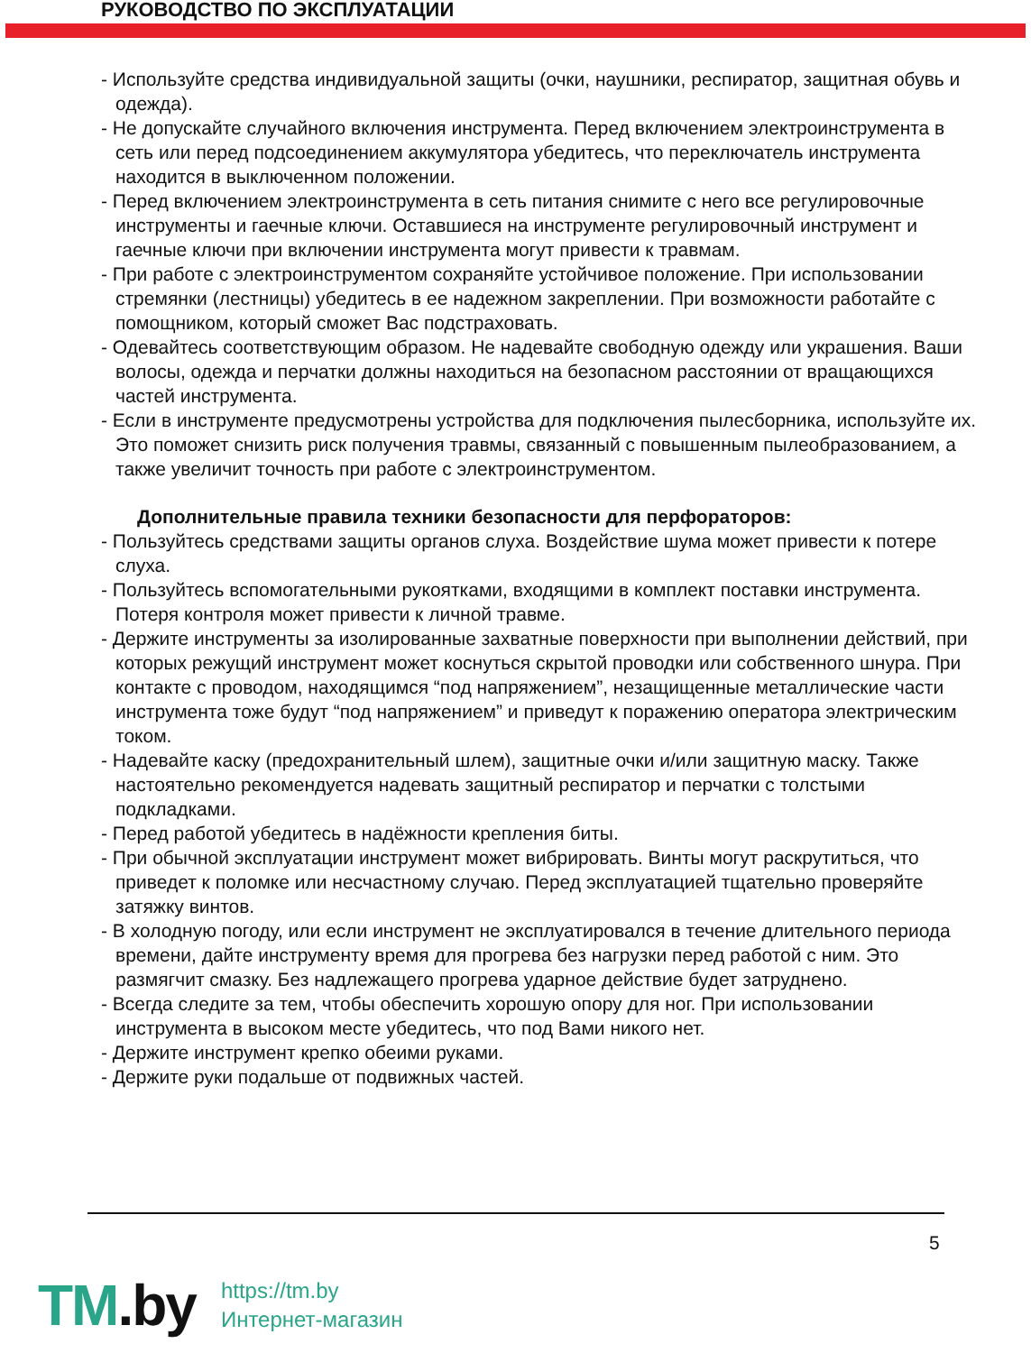РУКОВОДСТВО ПО ЭКСПЛУАТАЦИИ
- Используйте средства индивидуальной защиты (очки, наушники, респиратор, защитная обувь и одежда).
- Не допускайте случайного включения инструмента. Перед включением электроинструмента в сеть или перед подсоединением аккумулятора убедитесь, что переключатель инструмента находится в выключенном положении.
- Перед включением электроинструмента в сеть питания снимите с него все регулировочные инструменты и гаечные ключи. Оставшиеся на инструменте регулировочный инструмент и гаечные ключи при включении инструмента могут привести к травмам.
- При работе с электроинструментом сохраняйте устойчивое положение. При использовании стремянки (лестницы) убедитесь в ее надежном закреплении. При возможности работайте с помощником, который сможет Вас подстраховать.
- Одевайтесь соответствующим образом. Не надевайте свободную одежду или украшения. Ваши волосы, одежда и перчатки должны находиться на безопасном расстоянии от вращающихся частей инструмента.
- Если в инструменте предусмотрены устройства для подключения пылесборника, используйте их. Это поможет снизить риск получения травмы, связанный с повышенным пылеобразованием, а также увеличит точность при работе с электроинструментом.
Дополнительные правила техники безопасности для перфораторов:
- Пользуйтесь средствами защиты органов слуха. Воздействие шума может привести к потере слуха.
- Пользуйтесь вспомогательными рукоятками, входящими в комплект поставки инструмента. Потеря контроля может привести к личной травме.
- Держите инструменты за изолированные захватные поверхности при выполнении действий, при которых режущий инструмент может коснуться скрытой проводки или собственного шнура. При контакте с проводом, находящимся “под напряжением”, незащищенные металлические части инструмента тоже будут “под напряжением” и приведут к поражению оператора электрическим током.
- Надевайте каску (предохранительный шлем), защитные очки и/или защитную маску. Также настоятельно рекомендуется надевать защитный респиратор и перчатки с толстыми подкладками.
- Перед работой убедитесь в надёжности крепления биты.
- При обычной эксплуатации инструмент может вибрировать. Винты могут раскрутиться, что приведет к поломке или несчастному случаю. Перед эксплуатацией тщательно проверяйте затяжку винтов.
- В холодную погоду, или если инструмент не эксплуатировался в течение длительного периода времени, дайте инструменту время для прогрева без нагрузки перед работой с ним. Это размягчит смазку. Без надлежащего прогрева ударное действие будет затруднено.
- Всегда следите за тем, чтобы обеспечить хорошую опору для ног. При использовании инструмента в высоком месте убедитесь, что под Вами никого нет.
- Держите инструмент крепко обеими руками.
- Держите руки подальше от подвижных частей.
5
TM.by
https://tm.by
Интернет-магазин